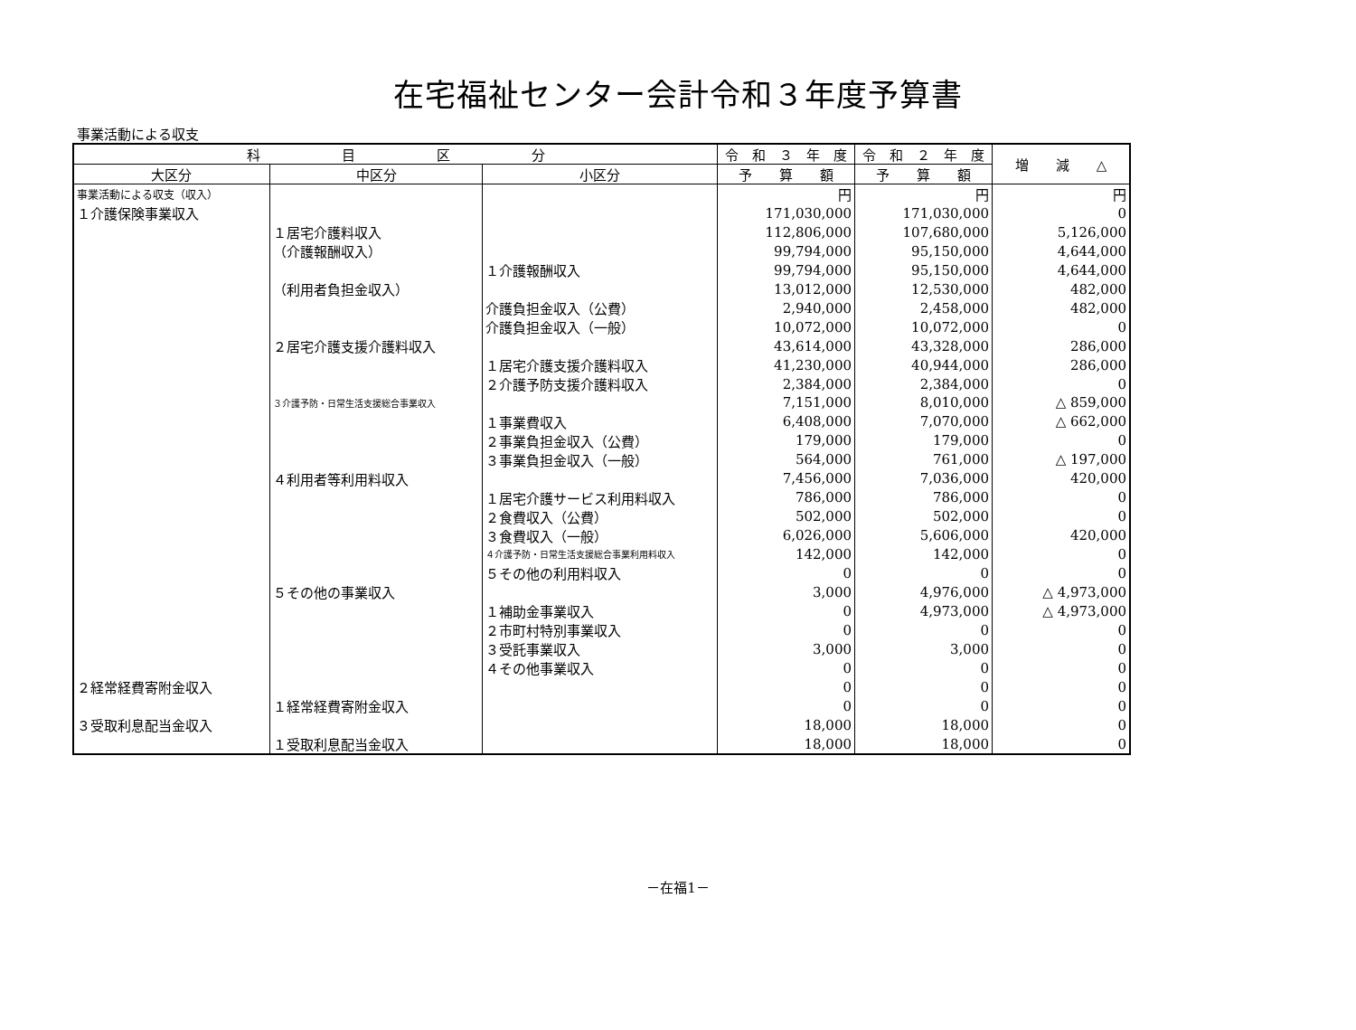在宅福祉センター会計令和３年度予算書
事業活動による収支
| 科 目 区 分 | | | 令 和 ３ 年 度 | 令 和 ２ 年 度 | 増 減 △ |
| --- | --- | --- | --- | --- | --- |
| 大区分 | 中区分 | 小区分 | 予 算 額 | 予 算 額 | |
| 事業活動による収支（収入） | | | 円 | 円 | 円 |
| １介護保険事業収入 | | | 171,030,000 | 171,030,000 | 0 |
| | １居宅介護料収入 | | 112,806,000 | 107,680,000 | 5,126,000 |
| | （介護報酬収入） | | 99,794,000 | 95,150,000 | 4,644,000 |
| | | １介護報酬収入 | 99,794,000 | 95,150,000 | 4,644,000 |
| | （利用者負担金収入） | | 13,012,000 | 12,530,000 | 482,000 |
| | | 介護負担金収入（公費） | 2,940,000 | 2,458,000 | 482,000 |
| | | 介護負担金収入（一般） | 10,072,000 | 10,072,000 | 0 |
| | ２居宅介護支援介護料収入 | | 43,614,000 | 43,328,000 | 286,000 |
| | | １居宅介護支援介護料収入 | 41,230,000 | 40,944,000 | 286,000 |
| | | ２介護予防支援介護料収入 | 2,384,000 | 2,384,000 | 0 |
| | ３介護予防・日常生活支援総合事業収入 | | 7,151,000 | 8,010,000 | △ 859,000 |
| | | １事業費収入 | 6,408,000 | 7,070,000 | △ 662,000 |
| | | ２事業負担金収入（公費） | 179,000 | 179,000 | 0 |
| | | ３事業負担金収入（一般） | 564,000 | 761,000 | △ 197,000 |
| | ４利用者等利用料収入 | | 7,456,000 | 7,036,000 | 420,000 |
| | | １居宅介護サービス利用料収入 | 786,000 | 786,000 | 0 |
| | | ２食費収入（公費） | 502,000 | 502,000 | 0 |
| | | ３食費収入（一般） | 6,026,000 | 5,606,000 | 420,000 |
| | | ４介護予防・日常生活支援総合事業利用料収入 | 142,000 | 142,000 | 0 |
| | | ５その他の利用料収入 | 0 | 0 | 0 |
| | ５その他の事業収入 | | 3,000 | 4,976,000 | △ 4,973,000 |
| | | １補助金事業収入 | 0 | 4,973,000 | △ 4,973,000 |
| | | ２市町村特別事業収入 | 0 | 0 | 0 |
| | | ３受託事業収入 | 3,000 | 3,000 | 0 |
| | | ４その他事業収入 | 0 | 0 | 0 |
| ２経常経費寄附金収入 | | | 0 | 0 | 0 |
| | １経常経費寄附金収入 | | 0 | 0 | 0 |
| ３受取利息配当金収入 | | | 18,000 | 18,000 | 0 |
| | １受取利息配当金収入 | | 18,000 | 18,000 | 0 |
－在福1－